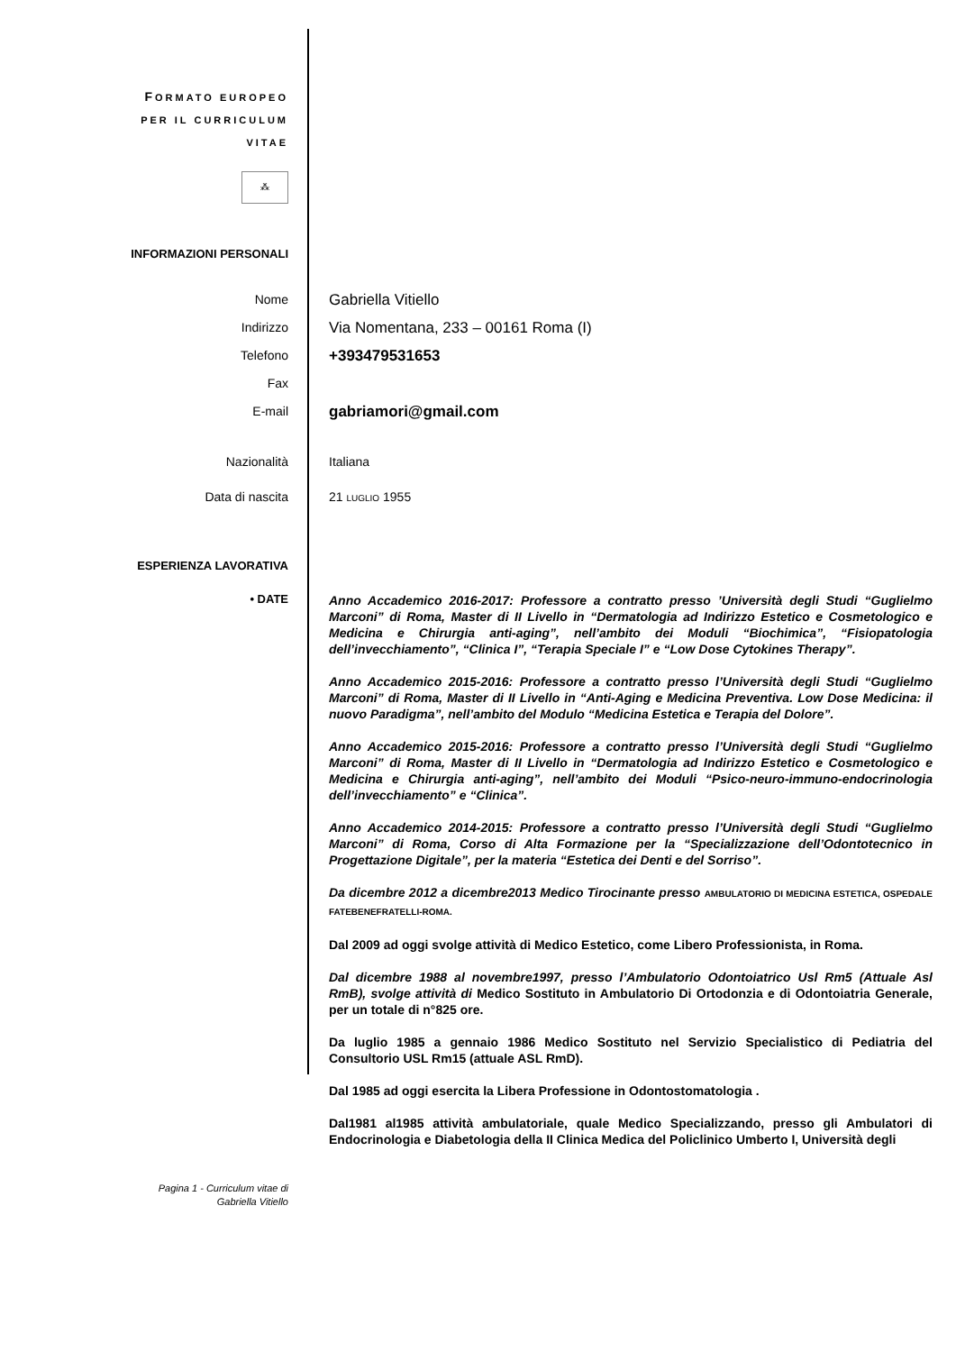FORMATO EUROPEO
PER IL CURRICULUM
VITAE
⁂
INFORMAZIONI PERSONALI
Nome
Gabriella Vitiello
Indirizzo
Via Nomentana, 233 – 00161 Roma (I)
Telefono
+393479531653
Fax
E-mail
gabriamori@gmail.com
Nazionalità Italiana
Data di nascita 21 LUGLIO 1955
ESPERIENZA LAVORATIVA
• DATE
Anno Accademico 2016-2017: Professore a contratto presso ’Università degli Studi “Guglielmo Marconi” di Roma, Master di II Livello in “Dermatologia ad Indirizzo Estetico e Cosmetologico e Medicina e Chirurgia anti-aging”, nell’ambito dei Moduli “Biochimica”, “Fisiopatologia dell’invecchiamento”, “Clinica I”, “Terapia Speciale I” e “Low Dose Cytokines Therapy”.
Anno Accademico 2015-2016: Professore a contratto presso l’Università degli Studi “Guglielmo Marconi” di Roma, Master di II Livello in “Anti-Aging e Medicina Preventiva. Low Dose Medicina: il nuovo Paradigma”, nell’ambito del Modulo “Medicina Estetica e Terapia del Dolore”.
Anno Accademico 2015-2016: Professore a contratto presso l’Università degli Studi “Guglielmo Marconi” di Roma, Master di II Livello in “Dermatologia ad Indirizzo Estetico e Cosmetologico e Medicina e Chirurgia anti-aging”, nell’ambito dei Moduli “Psico-neuro-immuno-endocrinologia dell’invecchiamento” e “Clinica”.
Anno Accademico 2014-2015: Professore a contratto presso l’Università degli Studi “Guglielmo Marconi” di Roma, Corso di Alta Formazione per la “Specializzazione dell’Odontotecnico in Progettazione Digitale”, per la materia “Estetica dei Denti e del Sorriso”.
Da dicembre 2012 a dicembre2013 Medico Tirocinante presso AMBULATORIO DI MEDICINA ESTETICA, OSPEDALE FATEBENEFRATELLI-ROMA.
Dal 2009 ad oggi svolge attività di Medico Estetico, come Libero Professionista, in Roma.
Dal dicembre 1988 al novembre1997, presso l’Ambulatorio Odontoiatrico Usl Rm5 (Attuale Asl RmB), svolge attività di Medico Sostituto in Ambulatorio Di Ortodonzia e di Odontoiatria Generale, per un totale di n°825 ore.
Da luglio 1985 a gennaio 1986 Medico Sostituto nel Servizio Specialistico di Pediatria del Consultorio USL Rm15 (attuale ASL RmD).
Dal 1985 ad oggi esercita la Libera Professione in Odontostomatologia .
Dal1981 al1985 attività ambulatoriale, quale Medico Specializzando, presso gli Ambulatori di Endocrinologia e Diabetologia della II Clinica Medica del Policlinico Umberto I, Università degli
Pagina 1 - Curriculum vitae di
Gabriella Vitiello